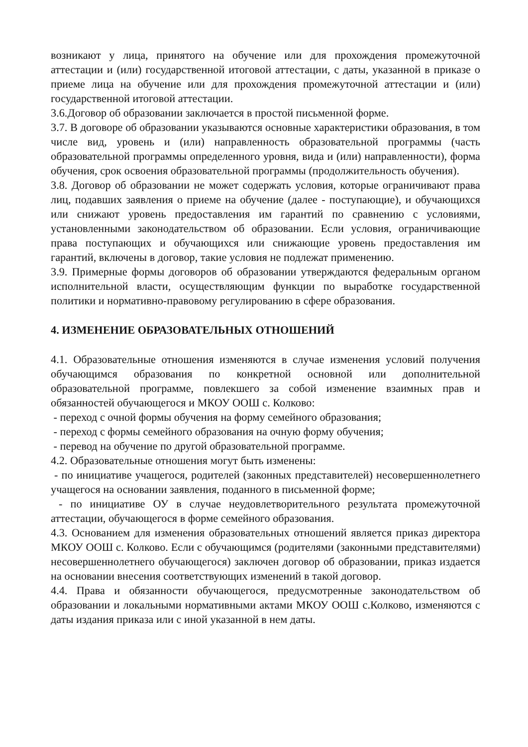возникают у лица, принятого на обучение или для прохождения промежуточной аттестации и (или) государственной итоговой аттестации, с даты, указанной в приказе о приеме лица на обучение или для прохождения промежуточной аттестации и (или) государственной итоговой аттестации.
3.6.Договор об образовании заключается в простой письменной форме.
3.7. В договоре об образовании указываются основные характеристики образования, в том числе вид, уровень и (или) направленность образовательной программы (часть образовательной программы определенного уровня, вида и (или) направленности), форма обучения, срок освоения образовательной программы (продолжительность обучения).
3.8. Договор об образовании не может содержать условия, которые ограничивают права лиц, подавших заявления о приеме на обучение (далее - поступающие), и обучающихся или снижают уровень предоставления им гарантий по сравнению с условиями, установленными законодательством об образовании. Если условия, ограничивающие права поступающих и обучающихся или снижающие уровень предоставления им гарантий, включены в договор, такие условия не подлежат применению.
3.9. Примерные формы договоров об образовании утверждаются федеральным органом исполнительной власти, осуществляющим функции по выработке государственной политики и нормативно-правовому регулированию в сфере образования.
4. ИЗМЕНЕНИЕ ОБРАЗОВАТЕЛЬНЫХ ОТНОШЕНИЙ
4.1. Образовательные отношения изменяются в случае изменения условий получения обучающимся образования по конкретной основной или дополнительной образовательной программе, повлекшего за собой изменение взаимных прав и обязанностей обучающегося и МКОУ ООШ с. Колково:
- переход с очной формы обучения на форму семейного образования;
- переход с формы семейного образования на очную форму обучения;
- перевод на обучение по другой образовательной программе.
4.2. Образовательные отношения могут быть изменены:
- по инициативе учащегося, родителей (законных представителей) несовершеннолетнего учащегося на основании заявления, поданного в письменной форме;
- по инициативе ОУ в случае неудовлетворительного результата промежуточной аттестации, обучающегося в форме семейного образования.
4.3. Основанием для изменения образовательных отношений является приказ директора МКОУ ООШ с. Колково. Если с обучающимся (родителями (законными представителями) несовершеннолетнего обучающегося) заключен договор об образовании, приказ издается на основании внесения соответствующих изменений в такой договор.
4.4. Права и обязанности обучающегося, предусмотренные законодательством об образовании и локальными нормативными актами МКОУ ООШ с.Колково, изменяются с даты издания приказа или с иной указанной в нем даты.